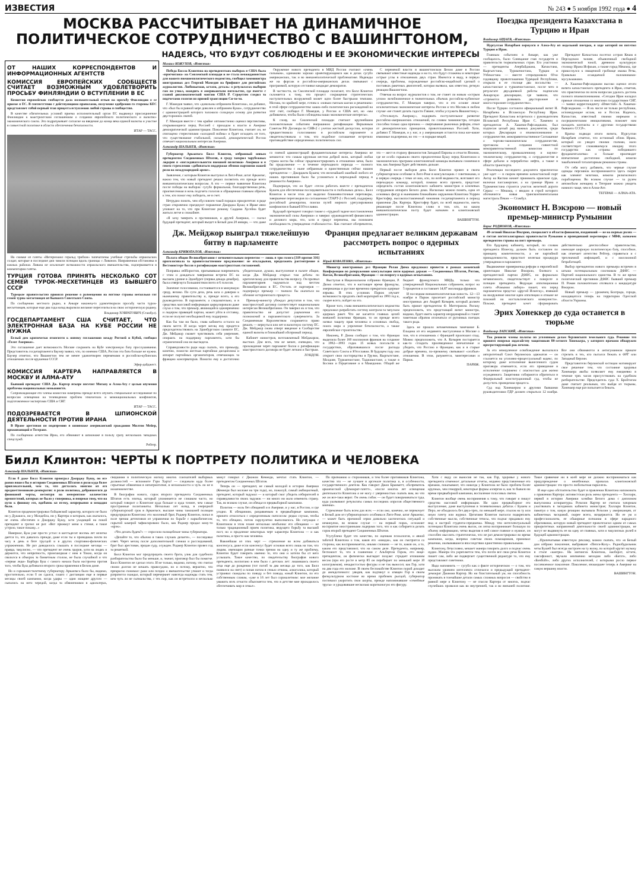ИЗВЕСТИЯ № 243 ● 5 ноября 1992 года ● 4
МОСКВА РАССЧИТЫВАЕТ НА ДИНАМИЧНОЕ
ПОЛИТИЧЕСКОЕ СОТРУДНИЧЕСТВО С ВАШИНГТОНОМ,
НАДЕЯСЬ, ЧТО БУДУТ СОБЛЮДЕНЫ И ЕЕ ЭКОНОМИЧЕСКИЕ ИНТЕРЕСЫ
ОТ НАШИХ КОРРЕСПОНДЕНТОВ И ИНФОРМАЦИОННЫХ АГЕНТСТВ
КОМИССИЯ ЕВРОПЕЙСКИХ СООБЩЕСТВ СЧИТАЕТ ВОЗМОЖНЫМ УДОВЛЕТВОРИТЬ ПРОСЬБУ ФИНЛЯНДИИ О ВСТУПЛЕНИИ В ЕС
Комиссия европейских сообществ дала положительный отзыв на просьбу Финляндии о ее приеме в ЕС. В соответствии с действующими правилами, получение одобрения со стороны КЕС представляет собой первый этап процесса вступления любой страны в сообщество.
В качестве обязательных условий приема исполнительный орган ЕС выдвинул присоединение Финляндии к маастрихтским соглашениям о создании европейского политического и валютно-экономического союза. Это подразумевает согласие на введение до конца века единой валюты и участие в совместной политике в области обеспечения безопасности.
ИТАР — ТАСС.
На снимке из газеты «Интернэшнл геральд трибюн» запечатлены учебные стрельбы израильских солдат, которые в последние дни заняли позиции вдоль границы с Ливаном. Напряженная обстановка в южных районах Ливана не исключает возможности израильского вмешательства, подчеркивается в комментарии газеты.
ТУРЦИЯ ГОТОВА ПРИНЯТЬ НЕСКОЛЬКО СОТ СЕМЕЙ ТУРОК-МЕСХЕТИНЦЕВ ИЗ БЫВШЕГО СССР
Турецкое правительство приняло решение о размещении на востоке страны несколько сот семей турок-месхетинцев из бывшего Советского Союза.
По сообщению местного радио, в Анкаре наконец-то удовлетворили просьбу части турок-месхетинцев, которые еще два года назад выразили желание переселиться на свою историческую родину.
Владимир ХОВРАТОВИЧ (Стамбул).
ГОСДЕПАРТАМЕНТ США СЧИТАЕТ, ЧТО ЭЛЕКТРОННАЯ БАЗА НА КУБЕ РОССИИ НЕ НУЖНА
Белый дом критически относится к новому соглашению между Россией и Кубой, сообщил «Голос Америки».
Это соглашение дает возможность Москве сохранить на Кубе электронную базу прослушивания. Представитель госдепартамента Баучер заявил, что, по мнению США, России эта база больше не нужна. Баучер отметил, что Вашингтон тем не менее удовлетворен переменами в российско-кубинских отношениях после крушения СССР.
Эфир-дайджест.
КОМИССИЯ КАРТЕРА НАПРАВЛЯЕТСЯ В МОСКВУ И АЛМА-АТУ
Бывший президент США Дж. Картер вскоре посетит Москву и Алма-Ату с целью изучения проблемы национальных меньшинств.
Сопровождающие его члены комиссии намерены прежде всего изучить специальное исследование по вопросам освещения на телевидении проблем этнических и межнациональных конфликтов, подготовленное экспертами США и СНГ.
ИТАР — ТАСС.
ПОДОЗРЕВАЕТСЯ В ШПИОНСКОЙ ДЕЯТЕЛЬНОСТИ ПРОТИВ ИРАНА
В Иране арестован по подозрению в шпионаже американский гражданин Милтон Мейер, проживающий в Тегеране.
По сообщению агентства Ирна, его обвиняют в шпионаже в пользу сразу нескольких западных спецслужб.
Рейтер.
Михаил КОЖУХОВ, «Известия»
Победа Билла Клинтона на президентских выборах в США была «просчитана» на Смоленской площади и не стала неожиданностью для нашего внешнеполитического ведомства, сообщил замминистра иностранных дел Георгий Мамедов на брифинге для российских журналистов. Любопытная, кстати, деталь: о результатах выборов сам он узнал, находясь в американском посольстве, где вместе с главой дипломатической миссии США Р. Страуссом следил за подсчетами голосов по прямой трансляции Си-эн-эн.
Г. Мамедов заявил, что «довольны избранием Клинтона», но добавил, что «был бы в равной мере доволен и избранием Буша», сотрудничество с администрацией которого заложило солидную основу для развития двусторонних связей.
Г. Мамедов вместе с тем крайне оптимистично оценил перспективы, открывающиеся перед Россией с приходом к власти в Америке демократической администрации. Поколение Клинтона, считает он, не отягощено стереотипами «холодной войны» и будет исходить из того, что существование стабильной, сильной, демократической России отвечает национальным интересам Америки.
Окружение нового президента в МИД России считают «очень сильным», одинаково хорошо ориентирующимся как в делах сугубо американских, так и во внешнеполитической проблематике. Надежды же на форсаж в российско-американских делах связывают с программой, которую отстаивал кандидат демократов.
В частности, на Смоленской площади полагают, что Билл Клинтон склоняется к тому, что процесс сокращения стратегических наступательных вооружений может идти более быстрыми темпами. Москва, по крайней мере, готова к «новым смелым шагам и решениям» в этой сфере сотрудничества: каких-либо политических расхождений на этот счет, сообщил Г. Мамедов, у России и США нет, но «мы добиваемся, чтобы были соблюдены наши экономические интересы».
К слову, на Смоленской площади считают крупнейшим положительным событием вчерашнюю ратификацию Верховным Советом РФ Договора по СНВ-2 с учетом жесткой дискуссии, которая предшествовала голосованию в российском парламенте и свидетельствовала о том, что подобное соглашение встретило противодействие определенных политических сил.
С переменой власти в вашингтонском Белом доме в России связывают известные надежды и на то, что будут сглажены и некоторые острые углы в отношениях двух стран. Имеются в виду, в первую очередь, проблемы, порожденные российско-индийской сделкой о поставках ракетных двигателей, которая вызвала, как известно, резкую реакцию Вашингтона.
Отвечая на вопрос журналистов о том, не станет ли новым «острым углом» возобновленное в значительных объемах российско-кубинское сотрудничество, Г. Мамедов заверил, что в его основе лежат исключительно экономические интересы России и что Москва в любом случае «не станет делать гадости Гаване, чтобы услужить Вашингтону».
«Отголкнуть Америку», подорвать поступательное развитие российско-американских отношений, по словам замминистра, сегодня способна только одна причина — свертывание рыночных реформ, отказ от демократических принципов, провозглашенных Россией. Хотя, добавил Г. Мамедов, и у нас, и у американцев остаются пока кое-какие взаимные подозрения, но это — в порядке вещей.
Александр ШАЛЬНЕВ, «Известия»
Губернатор Арканзаса Билл Клинтон, избранный новым президентом Соединенных Штатов, в среду заверил зарубежных лидеров в «последовательности внешней политики» Америки и в своем стремлении «добиваться поддержки обеими партиями нашей роли на международной арене».
Заявление, с которым Клинтон выступил в Литл-Роке, штат Арканзас, важно тем, что новый президент решил посвятить его прежде всего внешнеполитическим вопросам. А это — первое заявление Клинтона после победы на выборах: сугубо формальная, благодарственная речь, произнесенная в ночь подсчета голосов и обращенная главным образом к тем, кто помог ему победить, не в счет.
Нетрудно понять, чем обусловлен такой порядок приоритетов: в ряде стран откровенно празднуют поражение Джорджа Буша; в Ираке явно уповают на то, что при Клинтоне режиму Саддама Хусейна будет житься легче и спокойнее.
«Я хочу заверить и противников, и друзей Америки, — сказал будущий президент, который въедет в Белый дом 20 января, — что даже со сменой администраций фундаментальные интересы Америки не меняются: что самым крупным местом доброй воли, который любая страна могла бы сейчас продемонстрировать в отношении меня, было бы продолжение — в течение переходного периода — полного сотрудничества с ныне избранным и единственным сейчас нашим президентом — Джорджем Бушем; что величайшей ошибкой любого из наших противников было бы усомниться в переходный период в решимости Америки».
Подчеркнув, что он будет «тесно работать вместе с президентом Бушем для обеспечения последовательности в глобальных делах», Билл Клинтон в числе этих дел выделил ближневосточные переговоры, завершение переговоров по соглашению СТАРТ-2 с Россией, поддержку российской демократии, поиски путей мирного урегулирования конфликтов в бывшей Югославии.
Будущий президент говорил также о «трудной задаче восстановления экономической силы Америки» и заверил «руководителей финансового и делового мира, что, хотя и грядут перемены, мы понимаем необходимость утверждения стабильности». Как считают обозреватели, это — жест в сторону финансистов Западной Европы и отчасти Японии, где не особо скрывали своего предпочтения Бушу перед Клинтоном и экономических программ клинтоновской команды вызывала сомнения в том, как Америка будет действовать дальше.
Первый после выборов день Билл Клинтон провел в своем губернаторском особняке в Литл-Роке в консультациях с советниками, и в первую очередь с теми из них, кто, по всей видимости, возглавит его переходную команду, которой, помимо всего прочего, предстоит определить состав клинтоновского кабинета министров и ключевых сотрудников аппарата Белого дома. Насколько можно понять, одна из основных фигур в нынешнем ближайшем окружении Клинтона Уоррен Кристофер, высокопоставленный чиновник госдепартамента в период правления Дж. Картера. Кристофер будет, по всей видимости, иметь решающее после Клинтона слово в том, кто, на каком внешнеполитическом посту будет назначен в клинтоновской администрации.
ВАШИНГТОН.
Дж. Мейджор выиграл тяжелейшую битву в парламенте
Александр КРИВОПАЛОВ, «Известия»
Палата общин Великобритании с незначительным перевесом — лишь в три голоса [319 против 316] проголосовала за правительственное предложение: не откладывая, продолжить рассмотрение в Вестминстере билля о ратификации маастрихтских соглашений.
Поправка лейбористов, призывавшая повременить с этим и дождаться завершения встречи ЕС на высшем уровне в Эдинбурге (первая декада декабря), была отвергнута большинством всего в 6 голосов.
Значение голосования, состоявшегося в минувшую среду, велико. По сути дела, речь шла о доверии к нынешнему правительству и, прежде всего, к его руководителю. В парламенте, а следовательно, и в средствах массовой информации циркулировали даже слухи о том, что премьер, являющийся одновременно и лидером правящей партии, может уйти в отставку, если не получит необходимой ему поддержки.
Как бы там ни было, глава кабинета остался на своем месте. И когда через месяц ему придется председательствовать на Эдинбургском саммите ЕС, Дж. Мейджор сможет чувствовать себя увереннее, опираясь на поддержку парламента, хотя бы ограниченной она ни выглядела.
Справедливости ради надо сказать, что премьеру, конечно, помогли жесткая партийная дисциплина и аппарат партийных организаторов, отвечающих за фракцию консерваторов. Помогло ему и достаточно убедительное, думаю, выступление в палате общин, когда Дж. Мейджор открыл там дебаты по критическому для правительства вопросу. Он призвал парламентариев задуматься над местом Великобритании в ЕС. Отстать от партнеров — подчеркнул премьер — значило бы оказаться на обочине исторического процесса.
Премьер-министр убеждал депутатов в том, что маастрихтский договор соответствует национальным интересам Великобритании. Он заверил их в том, что правительство не допустит ущемления его полномочий и парламентского суверенитета. За Соединенным Королевством сохраняется право решать — вернуться или нет в валютную систему ЕС. Дж. Мейджор снова отверг введение в Сообществе единой валюты в ближайший обозримый период.
Кабинет министров, возглавляемый Мейджором, выстоял. Для всех, тем не менее, очевидно, что прохождение через парламент билля о ратификации маастрихтского договора не будет легким и быстрым.
ЛОНДОН.
Франция предлагает великим державам рассмотреть вопрос о ядерных испытаниях
Юрий КОВАЛЕНКО, «Известия»
Министр иностранных дел Франции Ролан Дюма предложил провести в рамках женевской Конференции по разоружению консультации пяти ядерных держав — Соединенных Штатов, России, Китая, Великобритании, Франции — по вопросу о ядерных испытаниях.
Выступая в Национальном собрании Франции, Р. Дюма отметил, что в настоящее время французы, американцы и русские временно прекратили ядерные взрывы. В этих условиях Париж изучает возможность продлить свой мораторий на 1993 год и, скорее всего, пойдет на это.
Кроме того, глава внешнеполитического ведомства предложил разработать систему контроля за запуском ядерных ракет. Что же касается главных целей внешней политики Франции, то он прежде всего назвал защиту прав человека и основных свобод, поиск мира и упрочение безопасности, а также европейское строительство.
Наконец, Р. Дюма сообщил о том, что Франция выделила более 160 миллионов франков на создание в 1992—1993 годах 15 новых посольств в государствах, образовавшихся после распада Советского Союза и Югославии. В будущем году она откроет свои постпредства в Грузии, Кыргызстане, Молдове, Туркменистане, Таджикистане, а также в Боснии и Герцеговине и в Македонии. Общий же бюджет французского МИДа, только что утвержденный Национальным собранием, возрос на 5 процентов и составляет 14,87 миллиарда франков.
И последняя внешнеполитическая новость. 12—13 ноября в Париж прилетает российский министр иностранных дел Андрей Козырев, который должен быть принят президентом Ф. Миттераном. Рискну предположить, что предстоящий визит министра, видимо, будет иметь характер неординарный и станет заметным образом отличаться от рутинных поездок такого рода.
Здесь не прошло незамеченным замечание Б. Ельцина из его недавнего выступления в Москве о том, что в отношениях с Францией произошел спад. Можно предположить, что А. Козырев постарается как-то сгладить произведенное впечатление и убедить, что Россию и Францию, как и в старые добрые времена, по-прежнему связывают «особые» отношения. В этом, разумеется, заинтересован и Париж.
ПАРИЖ.
Поездка президента Казахстана в Турцию и Иран
Владимир АРДАЕВ, «Известия»
Нурсултан Назарбаев вернулся в Алма-Ату из недельной поездки, в ходе которой он посетил Турцию и Иран.
Главным событием в Анкаре, как уже сообщалось, было Совещание глав государств и правительств тюркоязычных стран. Его участники — президенты Азербайджана, Казахстана, Кыргызстана, Туркменистана, Турции и Узбекистана — вместе отпраздновали 69-ю годовщину провозглашения Турецкой Республики, открыли в ее столице два посольства — казахстанское и туркменистанское, после чего в результате двухдневной работы подписали Анкарскую декларацию, где заявили, что «стремятся развивать двустороннее и многостороннее сотрудничество».
После Турции состоялся официальный визит Н. Назарбаева в Исламскую Республику Иран. Президент Казахстана встретился с руководителем Исламской Республики Иран С. Хаменеи и президентом А. Хашеми-Рафсанджани, был подписан целый ряд важных документов, среди которых Декларация о взаимопонимании и сотрудничестве, межправительственное Соглашение о торгово-экономическом сотрудничестве, протоколы о создании совместной межправительственной комиссии по экономическому, промышленному и научно-техническому сотрудничеству, о сотрудничестве в сфере добычи и переработки нефти, а также в области транспорта.
Реализация последнего документа практически уже идет — в скором времени казахстанский порт Актау на Каспии начнет принимать иранские суда, включая пассажирские, а на границе Ирана и Туркменистана строится участок железной дороги Серахс — Мешхед, с вводом в строй которого обозначится новая трансконтинентальная магистраль Пекин — Стамбул.
Президент Казахстана посетил остров Кешм в Персидском заливе, объявленный свободной экономической зоной, древнюю культурную столицу Ирана Исфахан, а также город Мешхед, где прикоснулся к священной гробнице имама Резы, буквально осаждаемой паломниками-мусульманами.
А. Хашеми-Рафсанджани высоко оценил итоги визита казахстанского президента в Иран, отметив, что практически по всем вопросам удалось достичь полного взаимопонимания. «Сегодня Иран наладил прямые отношения со многими государствами СНГ, — заявил корреспонденту «Известий» А. Хашеми-Рафсанджани. — В их числе не только республики, исповедующие ислам, но и Россия. Надеюсь, Казахстан, известный своими мирными и посредническими инициативами, поможет нам наладить контакты и с другими государствами бывшего СССР».
Кратко подводя итоги визита, Нурсултан Назарбаев отметил, что истинный облик Ирана, который он увидел своими глазами, мало соответствует сложившемуся имиджу этого государства как «страны победившего фундаментализма» и больше производит впечатление достаточно свободной, нежели закабаленной тоталитарным режимом страны.
От себя могу добавить, что черные глухие одежды персиянок воспринимаются здесь скорее как элемент экзотики, нежели религиозного порабощения. Во всяком случае — за рулем автомобиля женщину в Тегеране можно увидеть намного чаще, чем в Алма-Ате.
ТЕГЕРАН — АЛМА-АТА.
Экономист Н. Вэкэрою — новый премьер-министр Румынии
Борис РОДИОНОВ, «Известия»
49-летний Николае Вэкэрою, специалист в области финансов, входивший — не на первых ролях — в состав постоталитарных правительств Румынии и проводивший переговоры с МВФ, назначен президентом страны на пост премьера.
Его будущему кабинету, который, по словам президента Илиеску, должен быть составлен по принципу компетентности, а не партийной принадлежности, предстоит нелегкая процедура утверждения в парламенте.
Выдвижение приверженца реформ и европейской ориентации Николае Вэкэрою, близкого к президентской партии ДФНС, но формально независимого, свидетельствует о повороте в позиции президента. Ведущая оппозиционная газета «Ромыния либерэ» пишет, что перед парламентом предстал «другой Илиеску», взявший на вооружение многие идеи оппозиции и отныне не похожий на ностальгического коммуниста». Похоже, президент хочет сформировать действительно дееспособное правительство, имеющее широкую политическую базу, способное, как отмечает агентство Рейтер, справиться и с трехзначной инфляцией, и с миллионной безработицей.
Выбор президентом нового премьера встречен в штыки потенциальным союзником ДФНС — Партией национального единства. В то же время политический противник ДФНС бывший премьер П. Роман положительно отозвался о кандидатуре Вэкэрою.
Новый премьер — уроженец Болграда, города, находящегося теперь на территории Одесской области Украины.
Эрих Хонеккер до суда останется в тюрьме
Владимир ЛАПСКИЙ, «Известия»
Так решили члены палаты по уголовным делам берлинского земельного суда. Решение это принято вопреки ходатайству защитников 80-летнего Хонеккера, у которого врачами обнаружен прогрессирующий рак печени.
За его немедленное освобождение высказался авторитетный Союз берлинских адвокатов — он ссылается на уголовно-процессуальный кодекс, по которому даже исполнение вынесенного судом приговора отменяется, если его приведение в исполнение сопряжено с опасностью для жизни осужденного. Защитники собираются обратиться в Федеральный конституционный суд, чтобы не допустить проведения процесса.
Суд над Хонеккером и другими бывшими руководителями ГДР должен открыться 12 ноября. Все они обвиняются в антигуманном приказе стрелять в тех, кто пытался бежать в ФРГ или Западный Берлин.
Представители берлинской юстиции мотивируют свое решение тем, что состояние здоровья Хонеккера якобы позволяет ему ежедневно в течение трех часов присутствовать на судебном разбирательстве. Председатель суда Х. Бройтигам даже считает реальным, что выйдя из тюрьмы, Хонеккер еще раз попытается бежать.
Билл Клинтон: ЧЕРТЫ К ПОРТРЕТУ ПОЛИТИКА И ЧЕЛОВЕКА
Александр ШАЛЬНЕВ, «Известия»
Если б даже Билл Клинтон проиграл Джорджу Бушу, он все равно вошел бы в историю Соединенных Штатов в роли куда более привлекательной, чем та, что досталась многим из его предшественников-демократов: в роли политика, добравшегося до финишной черты, несмотря на невероятное количество препятствий, которых не было у соперника, и вопреки тому, что на пути к финишу его, вдобавок ко всему, непрерывно и нещадно били.
Клинтон продемонстрировал бойцовский характер, которого не было ни у Дукакиса, ни у Мондейла, ни у Картера и которым, как оказалось, не очень обеспечен и Джорджу Бушу, хотя уходящий на покой президент и грозил не раз: «Вот прижмут меня к стенке, я такое устрою, такое покажу...»
Наверное, Буш уже просто устал: в шестьдесят восемь лет нелегко дается то, что давалось прежде, даже если ты и проводишь почти по часу в день в беге трусцой и в других спортивно-физических упражнениях. Не раз доводилось слышать в последние месяцы — правда, закулисно, — что президент не очень здоров, хотя на людях и держится, что непрятность, происшедшая с ним в Токио, когда он свалился в обморок за банкетным столом, не была случайной и что «первая леди» Барбара Буш с самого начала была настроена против того, чтобы Буш добивался второго срока правления в Белом доме.
Но и сорокашестилетнему губернатору Арканзаса было бы, видимо, простительно, если б он сдался, сошел с дистанции еще в первые месяцы своей кампании, когда удары — один мощнее другого — сыпались на него чередой, когда за обвинениями в адюльтерах, сведшими в политическую могилу многих соискателей выборных должностей — вспомните Гэри Харта! — следовали куда более серьезные обвинения в непатриотизме, в нелояльности и чуть ли не в мошенничестве.
В биографии нового, сорок второго президента Соединенных Штатов есть эпизод, который упоминается не слишком часто, но который говорит о Клинтоне куда больше и куда точнее, чем самые пространные политанкеты. Несколько лет назад, в очередной губернаторский срок в Арканзасе, высшие чины тамошней полиции предупредили Клинтона: его молочный брат, Роджер Клинтон, попал в поле зрения детективов из управления по борьбе с наркобизнесом; скрытой камерой зафиксировано было, как Роджер продал кому-то «крэк».
«Что делать будем?» — спросили полицейские чины губернатора.
«Делайте то, что обычно в таких случаях делаете», — последовал ответ. Через месяц после дополнительной слежки и расследований, брат был арестован, предан суду, осужден. Роджер Клинтон провел год за решеткой.
Билл Клинтон мог предупредить своего брата, улик для судебного разбирательства было бы меньше, и, значит, приговор был бы помягче. Билл Клинтон не сделал этого. И не только, видимо, потому, что считал своим долгом не мешать правосудию, но и потому, вероятно, что прекрасно понимал: рано или поздно о вмешательстве узнают и тогда разразится скандал, который перечеркнет навсегда надежды стать тем, кем чуть ли не сызмальства, с тех пор, как он встретился и несколько минут говорил с Джоном Кеннеди, мечтал стать Клинтон, — президентом Соединенных Штатов.
Теперь он — президент, не самый молодой в истории Америки (Кеннеди был моложе на три года), но, пожалуй, самый амбициозный, президент, который задумал — и который смог убедить избирателей в справедливости своих задумок — ни много ни мало изменить страну. Так, во всяком случае, он обещал в предвыборной кампании.
Политик — ноль без обещаний и в Америке, и у нас, в России, и где угодно. К обещаниям, раздаваемым в предвыборные кампании, принято относиться с определенным скепсисом: редки случаи, чтобы то, что обещано, потом скрупулезно выполнялось. Но ситуация с Клинтоном в этом плане несколько необычна: его обещания — не только традиционный прием политика, ведущего борьбу за высший пост, но и продление некоторых черт характера Клинтона — и как политика, и просто как человека.
Важнейшая из этих черт — стремление во всем добиваться консенсуса, даже если консенсус будет основан всего лишь на том, что людям, имеющим разные точки зрения на одну и ту же проблему, Клинтон будет говорить именно то, что они и хотели бы от него услышать. Такое качество, по свидетельству биографов нового президента, воспитано в нем было с детских лет: лишившись своего отца еще до рождения (тот погиб за два месяца до того, как Билл появился на свет) и попав потом в семью отчима, алкоголика, который устраивал скандалы по поводу и без повода, юный Клинтон, по его собственным словам, «уже в 16 лет был сорокалетним: мое желание уважить всех отчасти объясняется тем, что в детстве мне приходилось обеспечивать мир в семье».
По признанию и сторонников, и тем более противников Клинтона, качество это — не лучшее в арсенале политика и, в особенности, государственного деятеля. Как говорит Джон Брамметт, обозреватель арканзасской «Демократ-газетт», «после многих лет освещения деятельности Клинтона я не могу с уверенностью сказать вам, во что же он все-таки верит. Он очень гибок — он будет поворачиваться туда, куда указывают результаты самых последних опросов общественного мнения».
Стремление быть всем для всех — если оно, конечно, не перекочует в Белый дом из губернаторского особняка в Литл-Роке, штат Арканзас, — может быть причиной серии довольно хаотических ситуаций и неминуемо, во всяком случае — на первый порах, осложнит восприятие иностранными лидерами того, что и как собирается делать сорок второй президент Соединенных Штатов.
Усугублено будет это качество, по оценкам психологов, и явной заботой Клинтона о том, каков его «имидж», как он смотрится со стороны, как воспринимается, иными словами — не то, каков он, а то, каким его представляют, что на самом деле. Президента, например, беспокоит то, что в соавнении с Альбертом Гором, его вице-президентом, он физически выглядит похуже: страдает излишним весом (при его росте в метр 85 он перебирает по меньшей мере 10 килограммов), некадистостью фигуры и не так выносит, как Гор, хотя на два года его моложе. В своем беспокойстве Клинтон порой доходит до анекдотичного: увидев, как подтянут и изящен Гор в своем физкультурном костюме во время пробежек рысцой, губернатор поспешил укоротить свои шорты, прежде напоминавшие «семейные трусы» и уродовавшие несколько коротконогую его фигуру.
Хотя с виду он выносив не так, как Гор, здоровье у нового президента отменное: детальные отчеты, недавно представленные его врачами, показывают, что никогда у Клинтона не было проблем более крупных, чем геморрой, некоторые формы аллергии и, как то бывало во время предвыборной кампании, воспаление голосовых связок.
Клинтон вообще очень восприимчив к тому, что говорят и пишут средства массовой информации. Ни одно предвыборное его выступление, даже выступления в телевизионных дебатах с Бушем и Перо, не обходилось без двух-трех, по меньшей мере, ссылок на ту или иную газету или журнал. Цитатами Клинтон пытался подкреплять собственные мысли, собственные тезисы, что подчас придавало ему вид и настрой студента-середнячка. Между тем интеллектуальный потенциал Клинтона очень высок, он легко воспринимает большую по объему информацию, четко выделяя в ней самое главное и нужное, он способен мыслить стратегически, что не раз демонстрировал во время кампании, когда, вопреки советам своих помощников, принимал решения, оказывавшиеся впоследствии единственно правильными.
Клинтону, безусловно, мешает манера говорить долго и подчас очень нудно. Манера эта укрепляется тем, что почти все свои речи Клинтон пишет сам, либо же подвергает существенной редактуре то, что ему представляют советники.
Надо напомнить — сугубо как о факте историческом — о том, что высоким уровнем интеллекта отличался и предыдущий президент-демократ Джимми Картер. Но ни блистательный ум, ни способность проникать в тончайшие детали самых сложных вопросов — свойство в равной мере и Клинтону — не спасли Картера от многих, подчас глупейших провалов как во внутренней, так и во внешней политике. Такое сравнение ни в коей мере не должно восприниматься как предупреждение о неизбежных провалах клинтоновской администрации: это просто любопытная параллель.
И еще одно обстоятельство будет в правлении Клинтона напоминать о правлении Картера: активистская роль жены президента — Хиллари, первой в истории Америки хозяйки Белого дома с дипломом выпускника аспирантуры. Розалин Картер не считала зазорным участвовать в заседаниях кабинета министров; Хиллари Клинтон, памятуя о том, какую реакцию вызывала Розалин у американцев, от кабинетных заседаний, скорее всего, воздержится. Но ее ум и профессионализм, ее обширные познания в сфере народного образования, которую новый президент провозгласил одним из самых приоритетных направлений деятельности своей администрации, не могут не выдвинуть ее на одну из главных, хотя и закулисных ролей в будущей администрации.
...Пропечатывая известную рекламу, можно сказать, что «в Белый дом избрано поколение, выбравшее «Пепси-Колу». Радиобудильник четы Бушей был всегда настроен на ту волну, по которой крутят музыку в стиле «кантри». На митингах Клинтона, наоборот, кстати, саксофонист, звучали неизменно мелодии либо «Битлз», либо «Бичбойз», либо других исполнителей, с которыми росло первое послевоенное поколение. Поколение, взошедшее теперь в Америке на самую вершину власти.
ВАШИНГТОН.